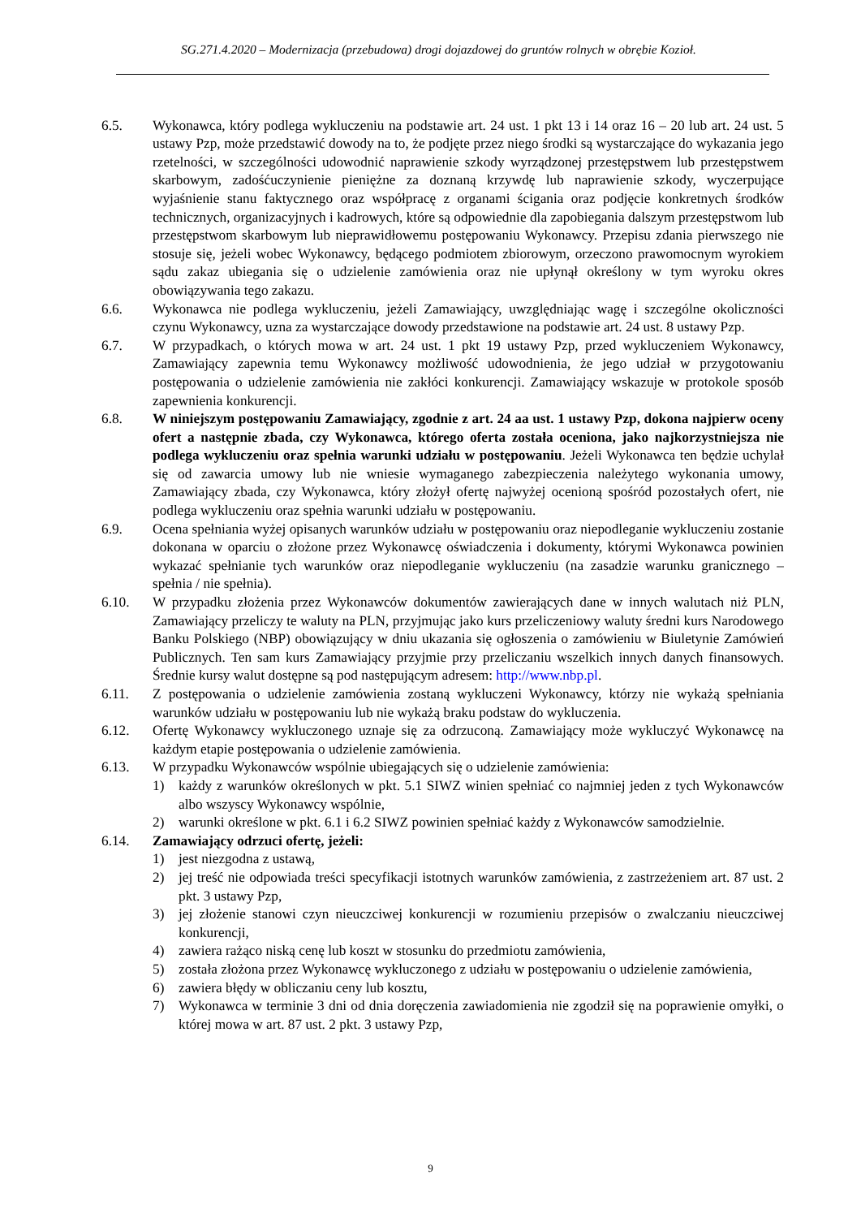SG.271.4.2020 – Modernizacja (przebudowa) drogi dojazdowej do gruntów rolnych w obrębie Kozioł.
6.5. Wykonawca, który podlega wykluczeniu na podstawie art. 24 ust. 1 pkt 13 i 14 oraz 16 – 20 lub art. 24 ust. 5 ustawy Pzp, może przedstawić dowody na to, że podjęte przez niego środki są wystarczające do wykazania jego rzetelności, w szczególności udowodnić naprawienie szkody wyrządzonej przestępstwem lub przestępstwem skarbowym, zadośćuczynienie pieniężne za doznaną krzywdę lub naprawienie szkody, wyczerpujące wyjaśnienie stanu faktycznego oraz współpracę z organami ścigania oraz podjęcie konkretnych środków technicznych, organizacyjnych i kadrowych, które są odpowiednie dla zapobiegania dalszym przestępstwom lub przestępstwom skarbowym lub nieprawidłowemu postępowaniu Wykonawcy. Przepisu zdania pierwszego nie stosuje się, jeżeli wobec Wykonawcy, będącego podmiotem zbiorowym, orzeczono prawomocnym wyrokiem sądu zakaz ubiegania się o udzielenie zamówienia oraz nie upłynął określony w tym wyroku okres obowiązywania tego zakazu.
6.6. Wykonawca nie podlega wykluczeniu, jeżeli Zamawiający, uwzględniając wagę i szczególne okoliczności czynu Wykonawcy, uzna za wystarczające dowody przedstawione na podstawie art. 24 ust. 8 ustawy Pzp.
6.7. W przypadkach, o których mowa w art. 24 ust. 1 pkt 19 ustawy Pzp, przed wykluczeniem Wykonawcy, Zamawiający zapewnia temu Wykonawcy możliwość udowodnienia, że jego udział w przygotowaniu postępowania o udzielenie zamówienia nie zakłóci konkurencji. Zamawiający wskazuje w protokole sposób zapewnienia konkurencji.
6.8. W niniejszym postępowaniu Zamawiający, zgodnie z art. 24 aa ust. 1 ustawy Pzp, dokona najpierw oceny ofert a następnie zbada, czy Wykonawca, którego oferta została oceniona, jako najkorzystniejsza nie podlega wykluczeniu oraz spełnia warunki udziału w postępowaniu. Jeżeli Wykonawca ten będzie uchylał się od zawarcia umowy lub nie wniesie wymaganego zabezpieczenia należytego wykonania umowy, Zamawiający zbada, czy Wykonawca, który złożył ofertę najwyżej ocenioną spośród pozostałych ofert, nie podlega wykluczeniu oraz spełnia warunki udziału w postępowaniu.
6.9. Ocena spełniania wyżej opisanych warunków udziału w postępowaniu oraz niepodleganie wykluczeniu zostanie dokonana w oparciu o złożone przez Wykonawcę oświadczenia i dokumenty, którymi Wykonawca powinien wykazać spełnianie tych warunków oraz niepodleganie wykluczeniu (na zasadzie warunku granicznego – spełnia / nie spełnia).
6.10. W przypadku złożenia przez Wykonawców dokumentów zawierających dane w innych walutach niż PLN, Zamawiający przeliczy te waluty na PLN, przyjmując jako kurs przeliczeniowy waluty średni kurs Narodowego Banku Polskiego (NBP) obowiązujący w dniu ukazania się ogłoszenia o zamówieniu w Biuletynie Zamówień Publicznych. Ten sam kurs Zamawiający przyjmie przy przeliczaniu wszelkich innych danych finansowych. Średnie kursy walut dostępne są pod następującym adresem: http://www.nbp.pl.
6.11. Z postępowania o udzielenie zamówienia zostaną wykluczeni Wykonawcy, którzy nie wykażą spełniania warunków udziału w postępowaniu lub nie wykażą braku podstaw do wykluczenia.
6.12. Ofertę Wykonawcy wykluczonego uznaje się za odrzuconą. Zamawiający może wykluczyć Wykonawcę na każdym etapie postępowania o udzielenie zamówienia.
6.13. W przypadku Wykonawców wspólnie ubiegających się o udzielenie zamówienia:
1) każdy z warunków określonych w pkt. 5.1 SIWZ winien spełniać co najmniej jeden z tych Wykonawców albo wszyscy Wykonawcy wspólnie,
2) warunki określone w pkt. 6.1 i 6.2 SIWZ powinien spełniać każdy z Wykonawców samodzielnie.
6.14. Zamawiający odrzuci ofertę, jeżeli:
1) jest niezgodna z ustawą,
2) jej treść nie odpowiada treści specyfikacji istotnych warunków zamówienia, z zastrzeżeniem art. 87 ust. 2 pkt. 3 ustawy Pzp,
3) jej złożenie stanowi czyn nieuczciwej konkurencji w rozumieniu przepisów o zwalczaniu nieuczciwej konkurencji,
4) zawiera rażąco niską cenę lub koszt w stosunku do przedmiotu zamówienia,
5) została złożona przez Wykonawcę wykluczonego z udziału w postępowaniu o udzielenie zamówienia,
6) zawiera błędy w obliczaniu ceny lub kosztu,
7) Wykonawca w terminie 3 dni od dnia doręczenia zawiadomienia nie zgodził się na poprawienie omyłki, o której mowa w art. 87 ust. 2 pkt. 3 ustawy Pzp,
9